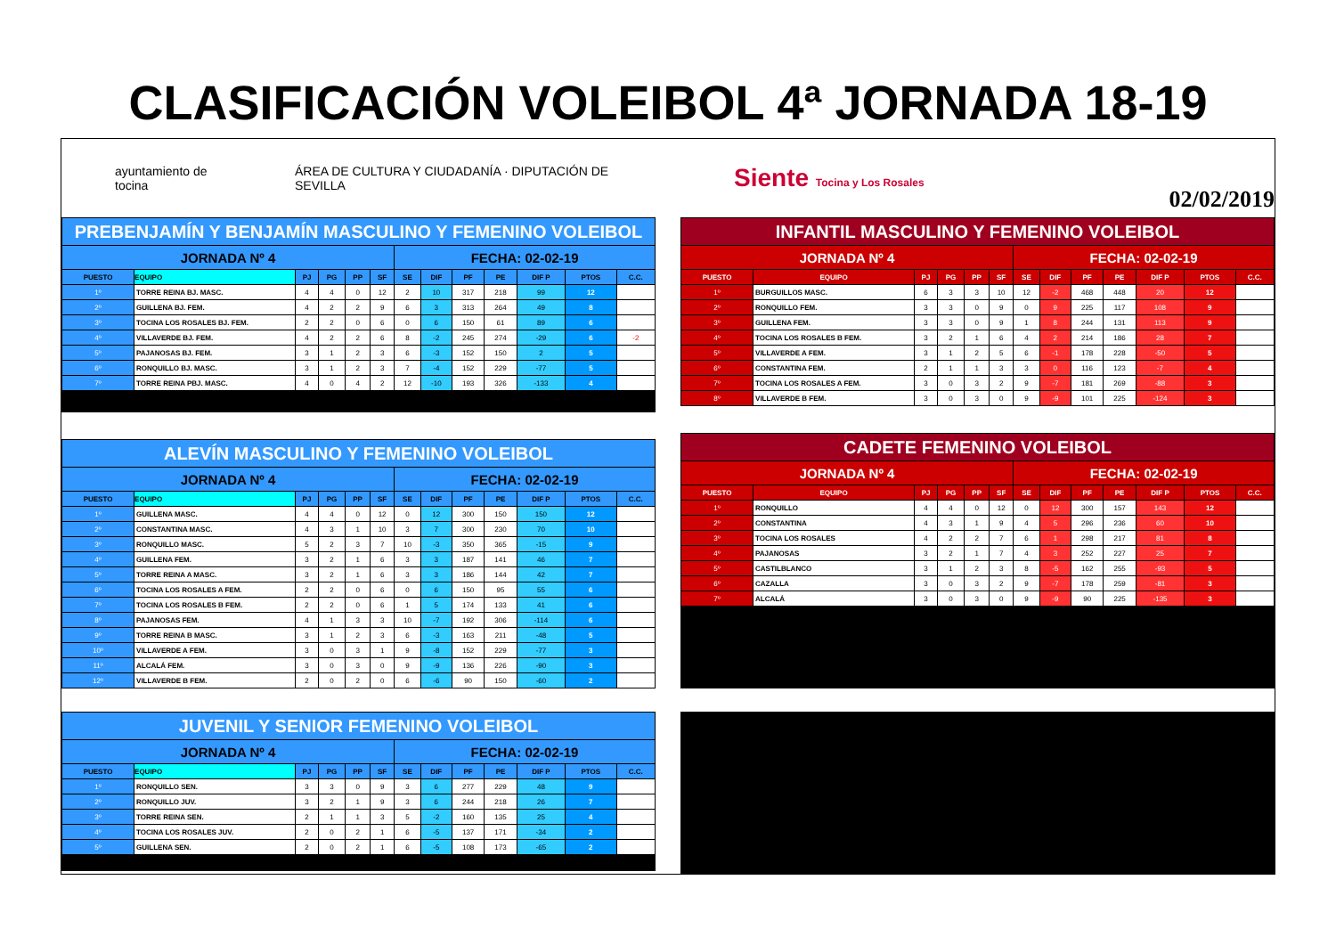CLASIFICACIÓN VOLEIBOL 4ª JORNADA 18-19
ayuntamiento de tocina ÁREA DE CULTURA Y CIUDADANÍA · DIPUTACIÓN DE SEVILLA
| PREBENJAMÍN Y BENJAMÍN MASCULINO Y FEMENINO VOLEIBOL | | | | | | | | | | | | |
| JORNADA Nº 4 | | | | | | FECHA: 02-02-19 | | | | | | |
| PUESTO | EQUIPO | PJ | PG | PP | SF | SE | DIF | PF | PE | DIF P | PTOS | C.C. |
| 1º | TORRE REINA BJ. MASC. | 4 | 4 | 0 | 12 | 2 | 10 | 317 | 218 | 99 | 12 | |
| 2º | GUILLENA BJ. FEM. | 4 | 2 | 2 | 9 | 6 | 3 | 313 | 264 | 49 | 8 | |
| 3º | TOCINA LOS ROSALES BJ. FEM. | 2 | 2 | 0 | 6 | 0 | 6 | 150 | 61 | 89 | 6 | |
| 4º | VILLAVERDE BJ. FEM. | 4 | 2 | 2 | 6 | 8 | -2 | 245 | 274 | -29 | 6 | -2 |
| 5º | PAJANOSAS BJ. FEM. | 3 | 1 | 2 | 3 | 6 | -3 | 152 | 150 | 2 | 5 | |
| 6º | RONQUILLO BJ. MASC. | 3 | 1 | 2 | 3 | 7 | -4 | 152 | 229 | -77 | 5 | |
| 7º | TORRE REINA PBJ. MASC. | 4 | 0 | 4 | 2 | 12 | -10 | 193 | 326 | -133 | 4 | |
| ALEVÍN MASCULINO Y FEMENINO VOLEIBOL | | | | | | | | | | | | |
| JORNADA Nº 4 | | | | | | FECHA: 02-02-19 | | | | | | |
| PUESTO | EQUIPO | PJ | PG | PP | SF | SE | DIF | PF | PE | DIF P | PTOS | C.C. |
| 1º | GUILLENA MASC. | 4 | 4 | 0 | 12 | 0 | 12 | 300 | 150 | 150 | 12 | |
| 2º | CONSTANTINA MASC. | 4 | 3 | 1 | 10 | 3 | 7 | 300 | 230 | 70 | 10 | |
| 3º | RONQUILLO MASC. | 5 | 2 | 3 | 7 | 10 | -3 | 350 | 365 | -15 | 9 | |
| 4º | GUILLENA FEM. | 3 | 2 | 1 | 6 | 3 | 3 | 187 | 141 | 46 | 7 | |
| 5º | TORRE REINA A MASC. | 3 | 2 | 1 | 6 | 3 | 3 | 186 | 144 | 42 | 7 | |
| 6º | TOCINA LOS ROSALES A FEM. | 2 | 2 | 0 | 6 | 0 | 6 | 150 | 95 | 55 | 6 | |
| 7º | TOCINA LOS ROSALES B FEM. | 2 | 2 | 0 | 6 | 1 | 5 | 174 | 133 | 41 | 6 | |
| 8º | PAJANOSAS FEM. | 4 | 1 | 3 | 3 | 10 | -7 | 192 | 306 | -114 | 6 | |
| 9º | TORRE REINA B MASC. | 3 | 1 | 2 | 3 | 6 | -3 | 163 | 211 | -48 | 5 | |
| 10º | VILLAVERDE A FEM. | 3 | 0 | 3 | 1 | 9 | -8 | 152 | 229 | -77 | 3 | |
| 11º | ALCALÁ FEM. | 3 | 0 | 3 | 0 | 9 | -9 | 136 | 226 | -90 | 3 | |
| 12º | VILLAVERDE B FEM. | 2 | 0 | 2 | 0 | 6 | -6 | 90 | 150 | -60 | 2 | |
| JUVENIL Y SENIOR FEMENINO VOLEIBOL | | | | | | | | | | | | |
| JORNADA Nº 4 | | | | | | FECHA: 02-02-19 | | | | | | |
| PUESTO | EQUIPO | PJ | PG | PP | SF | SE | DIF | PF | PE | DIF P | PTOS | C.C. |
| 1º | RONQUILLO SEN. | 3 | 3 | 0 | 9 | 3 | 6 | 277 | 229 | 48 | 9 | |
| 2º | RONQUILLO JUV. | 3 | 2 | 1 | 9 | 3 | 6 | 244 | 218 | 26 | 7 | |
| 3º | TORRE REINA SEN. | 2 | 1 | 1 | 3 | 5 | -2 | 160 | 135 | 25 | 4 | |
| 4º | TOCINA LOS ROSALES JUV. | 2 | 0 | 2 | 1 | 6 | -5 | 137 | 171 | -34 | 2 | |
| 5º | GUILLENA SEN. | 2 | 0 | 2 | 1 | 6 | -5 | 108 | 173 | -65 | 2 | |
Siente Tocina y Los Rosales
02/02/2019
| INFANTIL MASCULINO Y FEMENINO VOLEIBOL | | | | | | | | | | | | |
| JORNADA Nº 4 | | | | | | FECHA: 02-02-19 | | | | | | |
| PUESTO | EQUIPO | PJ | PG | PP | SF | SE | DIF | PF | PE | DIF P | PTOS | C.C. |
| 1º | BURGUILLOS MASC. | 6 | 3 | 3 | 10 | 12 | -2 | 468 | 448 | 20 | 12 | |
| 2º | RONQUILLO FEM. | 3 | 3 | 0 | 9 | 0 | 9 | 225 | 117 | 108 | 9 | |
| 3º | GUILLENA FEM. | 3 | 3 | 0 | 9 | 1 | 8 | 244 | 131 | 113 | 9 | |
| 4º | TOCINA LOS ROSALES B FEM. | 3 | 2 | 1 | 6 | 4 | 2 | 214 | 186 | 28 | 7 | |
| 5º | VILLAVERDE A FEM. | 3 | 1 | 2 | 5 | 6 | -1 | 178 | 228 | -50 | 5 | |
| 6º | CONSTANTINA FEM. | 2 | 1 | 1 | 3 | 3 | 0 | 116 | 123 | -7 | 4 | |
| 7º | TOCINA LOS ROSALES A FEM. | 3 | 0 | 3 | 2 | 9 | -7 | 181 | 269 | -88 | 3 | |
| 8º | VILLAVERDE B FEM. | 3 | 0 | 3 | 0 | 9 | -9 | 101 | 225 | -124 | 3 | |
| CADETE FEMENINO VOLEIBOL | | | | | | | | | | | | |
| JORNADA Nº 4 | | | | | | FECHA: 02-02-19 | | | | | | |
| PUESTO | EQUIPO | PJ | PG | PP | SF | SE | DIF | PF | PE | DIF P | PTOS | C.C. |
| 1º | RONQUILLO | 4 | 4 | 0 | 12 | 0 | 12 | 300 | 157 | 143 | 12 | |
| 2º | CONSTANTINA | 4 | 3 | 1 | 9 | 4 | 5 | 296 | 236 | 60 | 10 | |
| 3º | TOCINA LOS ROSALES | 4 | 2 | 2 | 7 | 6 | 1 | 298 | 217 | 81 | 8 | |
| 4º | PAJANOSAS | 3 | 2 | 1 | 7 | 4 | 3 | 252 | 227 | 25 | 7 | |
| 5º | CASTILBLANCO | 3 | 1 | 2 | 3 | 8 | -5 | 162 | 255 | -93 | 5 | |
| 6º | CAZALLA | 3 | 0 | 3 | 2 | 9 | -7 | 178 | 259 | -81 | 3 | |
| 7º | ALCALÁ | 3 | 0 | 3 | 0 | 9 | -9 | 90 | 225 | -135 | 3 | |